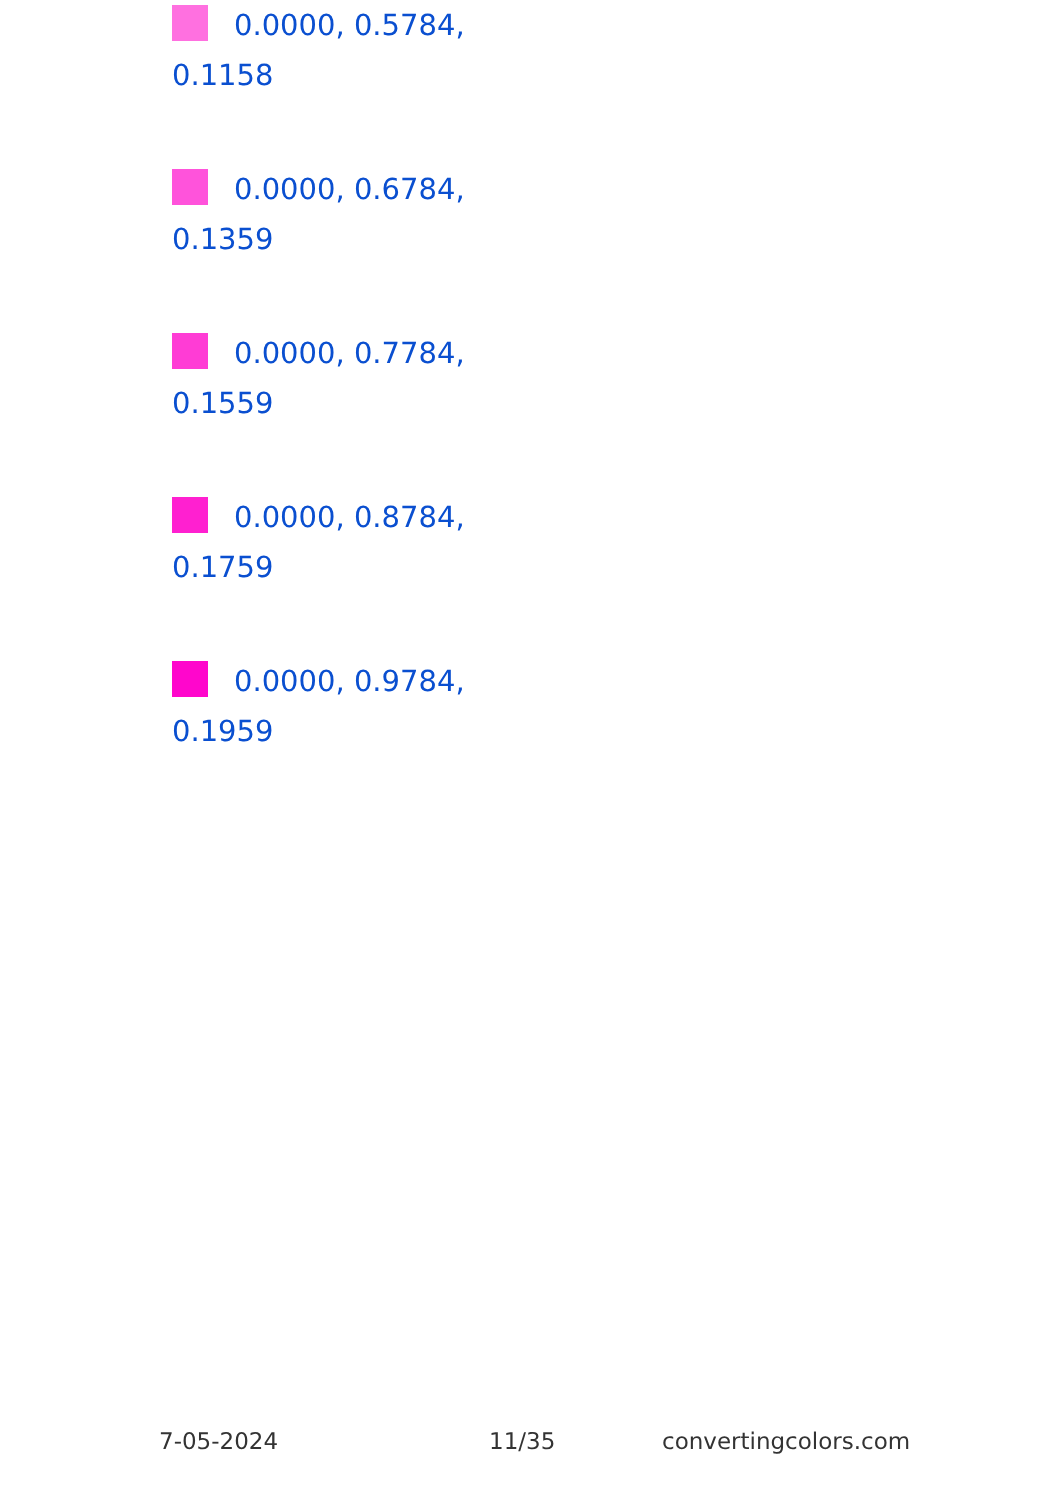0.0000, 0.5784, 0.1158
0.0000, 0.6784, 0.1359
0.0000, 0.7784, 0.1559
0.0000, 0.8784, 0.1759
0.0000, 0.9784, 0.1959
7-05-2024 11/35 convertingcolors.com